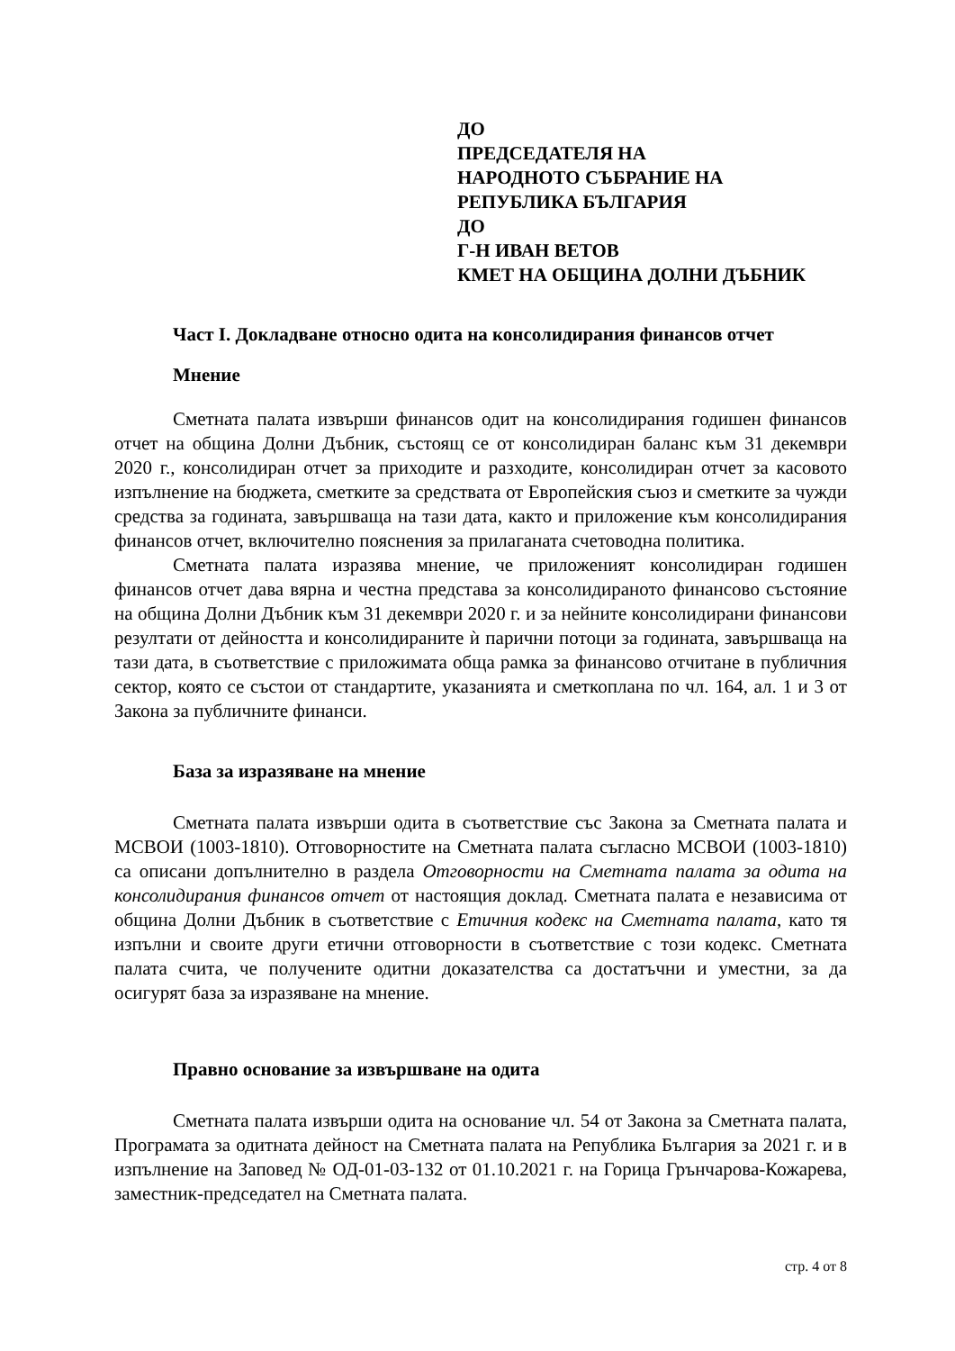ДО
ПРЕДСЕДАТЕЛЯ НА
НАРОДНОТО СЪБРАНИЕ НА
РЕПУБЛИКА БЪЛГАРИЯ
ДО
Г-Н ИВАН ВЕТОВ
КМЕТ НА ОБЩИНА ДОЛНИ ДЪБНИК
Част I. Докладване относно одита на консолидирания финансов отчет
Мнение
Сметната палата извърши финансов одит на консолидирания годишен финансов отчет на община Долни Дъбник, състоящ се от консолидиран баланс към 31 декември 2020 г., консолидиран отчет за приходите и разходите, консолидиран отчет за касовото изпълнение на бюджета, сметките за средствата от Европейския съюз и сметките за чужди средства за годината, завършваща на тази дата, както и приложение към консолидирания финансов отчет, включително пояснения за прилаганата счетоводна политика.
Сметната палата изразява мнение, че приложеният консолидиран годишен финансов отчет дава вярна и честна представа за консолидираното финансово състояние на община Долни Дъбник към 31 декември 2020 г. и за нейните консолидирани финансови резултати от дейността и консолидираните ѝ парични потоци за годината, завършваща на тази дата, в съответствие с приложимата обща рамка за финансово отчитане в публичния сектор, която се състои от стандартите, указанията и сметкоплана по чл. 164, ал. 1 и 3 от Закона за публичните финанси.
База за изразяване на мнение
Сметната палата извърши одита в съответствие със Закона за Сметната палата и МСВОИ (1003-1810). Отговорностите на Сметната палата съгласно МСВОИ (1003-1810) са описани допълнително в раздела Отговорности на Сметната палата за одита на консолидирания финансов отчет от настоящия доклад. Сметната палата е независима от община Долни Дъбник в съответствие с Етичния кодекс на Сметната палата, като тя изпълни и своите други етични отговорности в съответствие с този кодекс. Сметната палата счита, че получените одитни доказателства са достатъчни и уместни, за да осигурят база за изразяване на мнение.
Правно основание за извършване на одита
Сметната палата извърши одита на основание чл. 54 от Закона за Сметната палата, Програмата за одитната дейност на Сметната палата на Република България за 2021 г. и в изпълнение на Заповед № ОД-01-03-132 от 01.10.2021 г. на Горица Грънчарова-Кожарева, заместник-председател на Сметната палата.
стр. 4 от 8